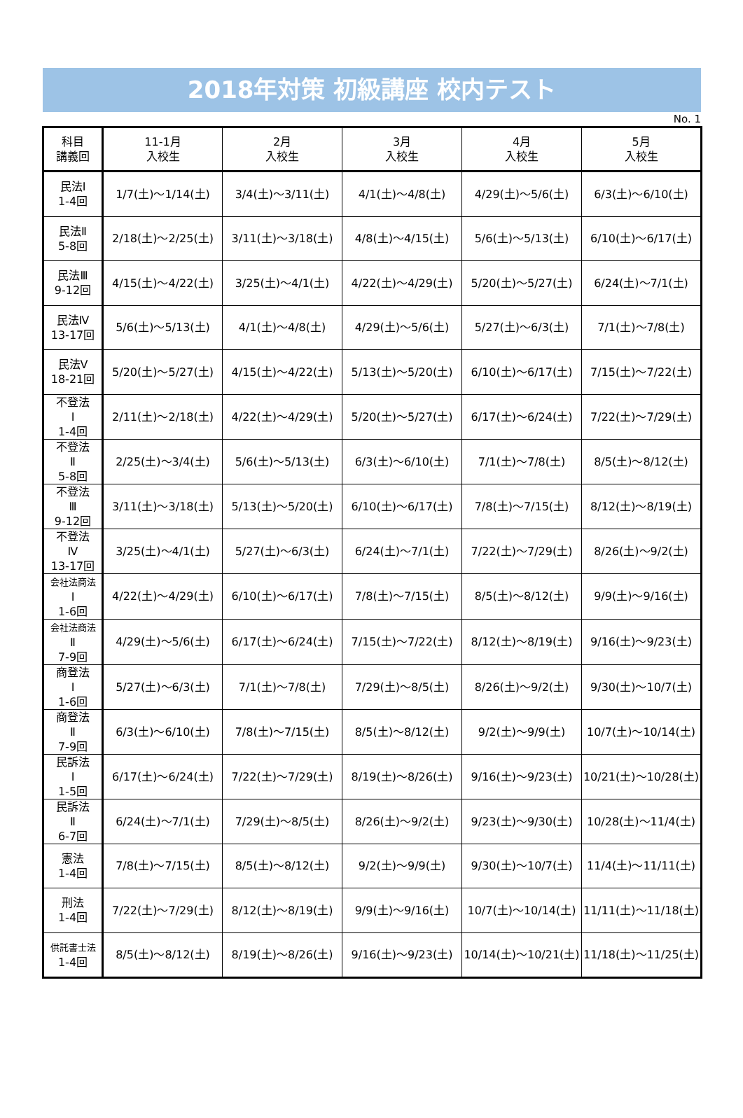2018年対策 初級講座 校内テスト
No. 1
| 科目 講義回 | 11-1月 入校生 | 2月 入校生 | 3月 入校生 | 4月 入校生 | 5月 入校生 |
| --- | --- | --- | --- | --- | --- |
| 民法Ⅰ 1-4回 | 1/7(土)～1/14(土) | 3/4(土)～3/11(土) | 4/1(土)～4/8(土) | 4/29(土)～5/6(土) | 6/3(土)～6/10(土) |
| 民法Ⅱ 5-8回 | 2/18(土)～2/25(土) | 3/11(土)～3/18(土) | 4/8(土)～4/15(土) | 5/6(土)～5/13(土) | 6/10(土)～6/17(土) |
| 民法Ⅲ 9-12回 | 4/15(土)～4/22(土) | 3/25(土)～4/1(土) | 4/22(土)～4/29(土) | 5/20(土)～5/27(土) | 6/24(土)～7/1(土) |
| 民法Ⅳ 13-17回 | 5/6(土)～5/13(土) | 4/1(土)～4/8(土) | 4/29(土)～5/6(土) | 5/27(土)～6/3(土) | 7/1(土)～7/8(土) |
| 民法Ⅴ 18-21回 | 5/20(土)～5/27(土) | 4/15(土)～4/22(土) | 5/13(土)～5/20(土) | 6/10(土)～6/17(土) | 7/15(土)～7/22(土) |
| 不登法 Ⅰ 1-4回 | 2/11(土)～2/18(土) | 4/22(土)～4/29(土) | 5/20(土)～5/27(土) | 6/17(土)～6/24(土) | 7/22(土)～7/29(土) |
| 不登法 Ⅱ 5-8回 | 2/25(土)～3/4(土) | 5/6(土)～5/13(土) | 6/3(土)～6/10(土) | 7/1(土)～7/8(土) | 8/5(土)～8/12(土) |
| 不登法 Ⅲ 9-12回 | 3/11(土)～3/18(土) | 5/13(土)～5/20(土) | 6/10(土)～6/17(土) | 7/8(土)～7/15(土) | 8/12(土)～8/19(土) |
| 不登法 Ⅳ 13-17回 | 3/25(土)～4/1(土) | 5/27(土)～6/3(土) | 6/24(土)～7/1(土) | 7/22(土)～7/29(土) | 8/26(土)～9/2(土) |
| 会社法商法 Ⅰ 1-6回 | 4/22(土)～4/29(土) | 6/10(土)～6/17(土) | 7/8(土)～7/15(土) | 8/5(土)～8/12(土) | 9/9(土)～9/16(土) |
| 会社法商法 Ⅱ 7-9回 | 4/29(土)～5/6(土) | 6/17(土)～6/24(土) | 7/15(土)～7/22(土) | 8/12(土)～8/19(土) | 9/16(土)～9/23(土) |
| 商登法 Ⅰ 1-6回 | 5/27(土)～6/3(土) | 7/1(土)～7/8(土) | 7/29(土)～8/5(土) | 8/26(土)～9/2(土) | 9/30(土)～10/7(土) |
| 商登法 Ⅱ 7-9回 | 6/3(土)～6/10(土) | 7/8(土)～7/15(土) | 8/5(土)～8/12(土) | 9/2(土)～9/9(土) | 10/7(土)～10/14(土) |
| 民訴法 Ⅰ 1-5回 | 6/17(土)～6/24(土) | 7/22(土)～7/29(土) | 8/19(土)～8/26(土) | 9/16(土)～9/23(土) | 10/21(土)～10/28(土) |
| 民訴法 Ⅱ 6-7回 | 6/24(土)～7/1(土) | 7/29(土)～8/5(土) | 8/26(土)～9/2(土) | 9/23(土)～9/30(土) | 10/28(土)～11/4(土) |
| 憲法 1-4回 | 7/8(土)～7/15(土) | 8/5(土)～8/12(土) | 9/2(土)～9/9(土) | 9/30(土)～10/7(土) | 11/4(土)～11/11(土) |
| 刑法 1-4回 | 7/22(土)～7/29(土) | 8/12(土)～8/19(土) | 9/9(土)～9/16(土) | 10/7(土)～10/14(土) | 11/11(土)～11/18(土) |
| 供託書士法 1-4回 | 8/5(土)～8/12(土) | 8/19(土)～8/26(土) | 9/16(土)～9/23(土) | 10/14(土)～10/21(土) | 11/18(土)～11/25(土) |